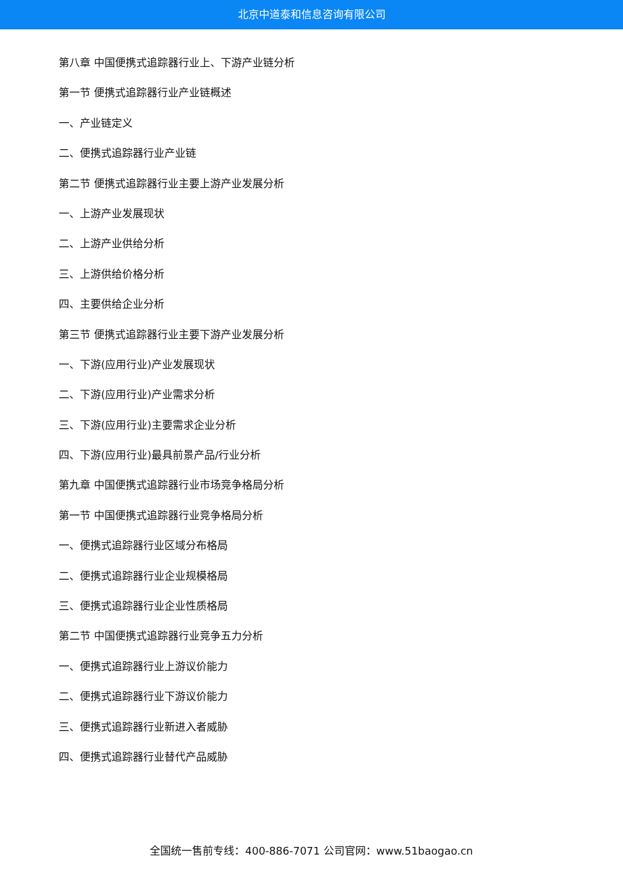北京中道泰和信息咨询有限公司
第八章 中国便携式追踪器行业上、下游产业链分析
第一节 便携式追踪器行业产业链概述
一、产业链定义
二、便携式追踪器行业产业链
第二节 便携式追踪器行业主要上游产业发展分析
一、上游产业发展现状
二、上游产业供给分析
三、上游供给价格分析
四、主要供给企业分析
第三节 便携式追踪器行业主要下游产业发展分析
一、下游(应用行业)产业发展现状
二、下游(应用行业)产业需求分析
三、下游(应用行业)主要需求企业分析
四、下游(应用行业)最具前景产品/行业分析
第九章 中国便携式追踪器行业市场竞争格局分析
第一节 中国便携式追踪器行业竞争格局分析
一、便携式追踪器行业区域分布格局
二、便携式追踪器行业企业规模格局
三、便携式追踪器行业企业性质格局
第二节 中国便携式追踪器行业竞争五力分析
一、便携式追踪器行业上游议价能力
二、便携式追踪器行业下游议价能力
三、便携式追踪器行业新进入者威胁
四、便携式追踪器行业替代产品威胁
全国统一售前专线：400-886-7071 公司官网：www.51baogao.cn